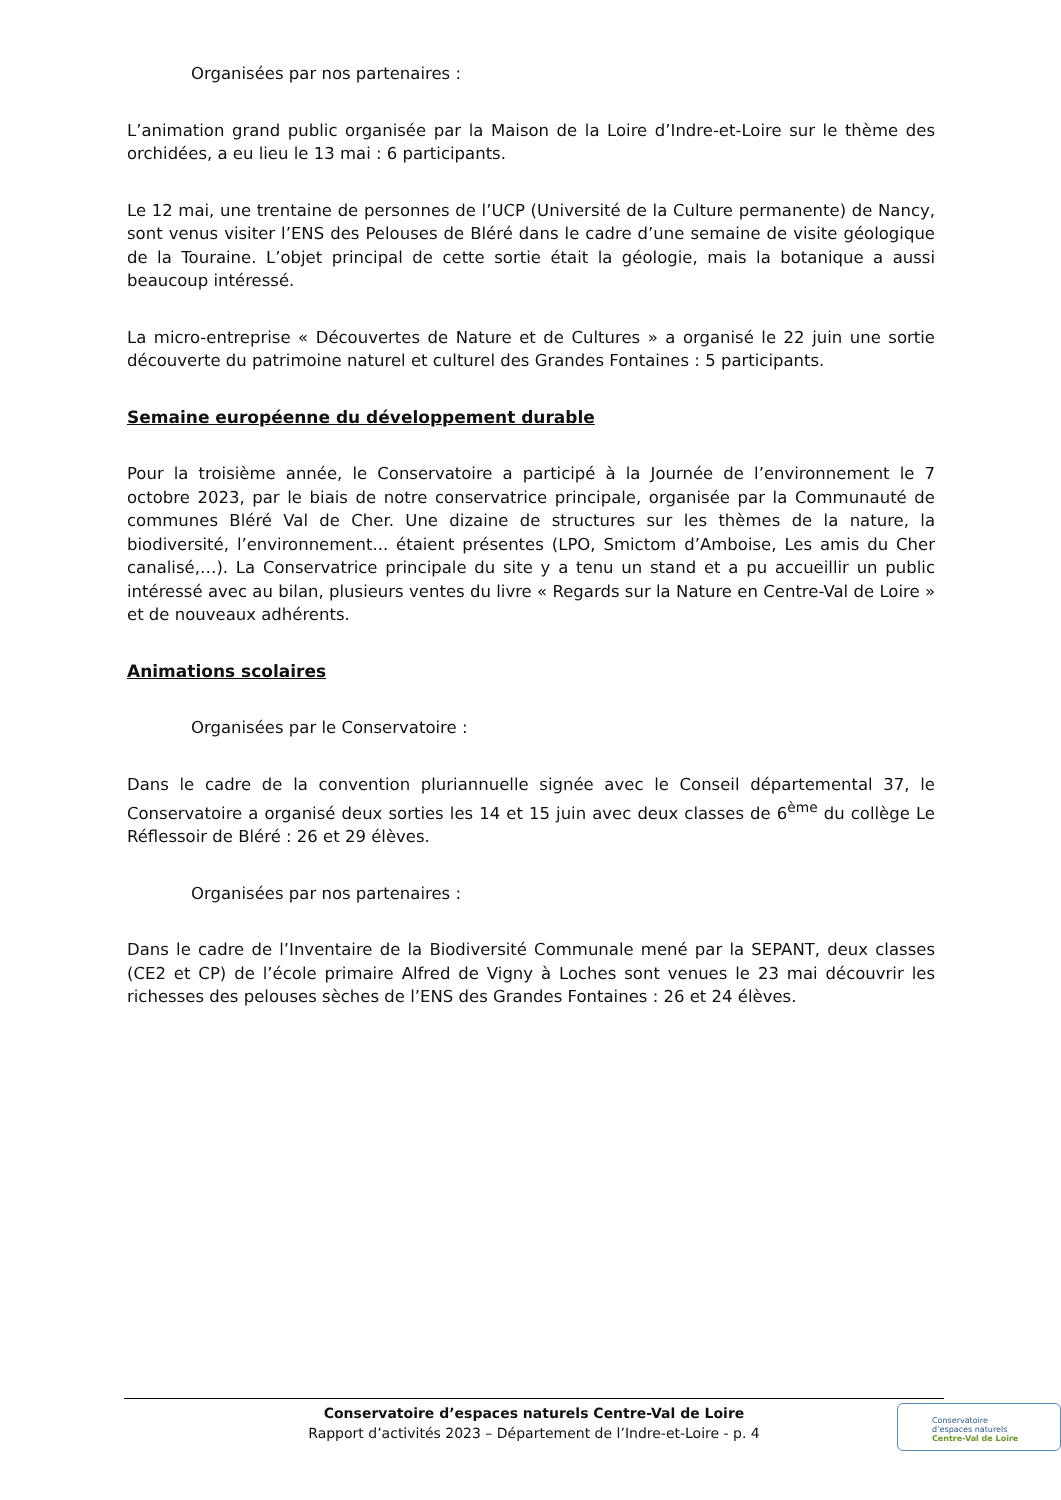Organisées par nos partenaires :
L’animation grand public organisée par la Maison de la Loire d’Indre-et-Loire sur le thème des orchidées, a eu lieu le 13 mai : 6 participants.
Le 12 mai, une trentaine de personnes de l’UCP (Université de la Culture permanente) de Nancy, sont venus visiter l’ENS des Pelouses de Bléré dans le cadre d’une semaine de visite géologique de la Touraine. L’objet principal de cette sortie était la géologie, mais la botanique a aussi beaucoup intéressé.
La micro-entreprise « Découvertes de Nature et de Cultures » a organisé le 22 juin une sortie découverte du patrimoine naturel et culturel des Grandes Fontaines : 5 participants.
Semaine européenne du développement durable
Pour la troisième année, le Conservatoire a participé à la Journée de l’environnement le 7 octobre 2023, par le biais de notre conservatrice principale, organisée par la Communauté de communes Bléré Val de Cher. Une dizaine de structures sur les thèmes de la nature, la biodiversité, l’environnement... étaient présentes (LPO, Smictom d’Amboise, Les amis du Cher canalisé,…). La Conservatrice principale du site y a tenu un stand et a pu accueillir un public intéressé avec au bilan, plusieurs ventes du livre « Regards sur la Nature en Centre-Val de Loire » et de nouveaux adhérents.
Animations scolaires
Organisées par le Conservatoire :
Dans le cadre de la convention pluriannuelle signée avec le Conseil départemental 37, le Conservatoire a organisé deux sorties les 14 et 15 juin avec deux classes de 6<sup>ème</sup> du collège Le Réflessoir de Bléré : 26 et 29 élèves.
Organisées par nos partenaires :
Dans le cadre de l’Inventaire de la Biodiversité Communale mené par la SEPANT, deux classes (CE2 et CP) de l’école primaire Alfred de Vigny à Loches sont venues le 23 mai découvrir les richesses des pelouses sèches de l’ENS des Grandes Fontaines : 26 et 24 élèves.
Conservatoire d’espaces naturels Centre-Val de Loire
Rapport d’activités 2023 – Département de l’Indre-et-Loire - p. 4
Conservatoire
d’espaces naturels
Centre-Val de Loire